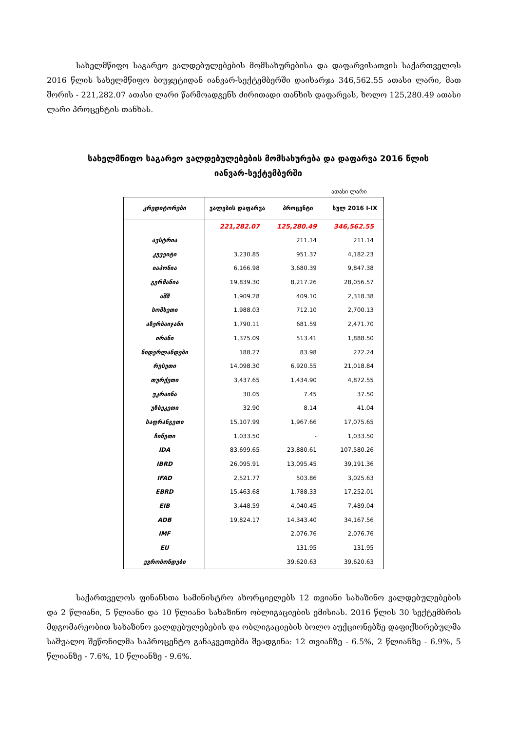სახელმწიფო საგარეო ვალდებულებების მომსახურებისა და დაფარვისათვის საქართველოს 2016 წლის სახელმწიფო ბიუჯეტიდან იანვარ-სექტემბერში დაიხარჯა 346,562.55 ათასი ლარი, მათ შორის - 221,282.07 ათასი ლარი წარმოადგენს ძირითადი თანხის დაფარვას, ხოლო 125,280.49 ათასი ლარი პროცენტის თანხას.
სახელმწიფო საგარეო ვალდებულებების მომსახურება და დაფარვა 2016 წლის იანვარ-სექტემბერში
ათასი ლარი
| კრედიტორები | ვალების დაფარვა | პროცენტი | სულ 2016 I-IX |
| --- | --- | --- | --- |
| | 221,282.07 | 125,280.49 | 346,562.55 |
| ავსტრია | | 211.14 | 211.14 |
| კუვეიტი | 3,230.85 | 951.37 | 4,182.23 |
| იაპონია | 6,166.98 | 3,680.39 | 9,847.38 |
| გერმანია | 19,839.30 | 8,217.26 | 28,056.57 |
| აშშ | 1,909.28 | 409.10 | 2,318.38 |
| სომხეთი | 1,988.03 | 712.10 | 2,700.13 |
| აზერბაიჯანი | 1,790.11 | 681.59 | 2,471.70 |
| ირანი | 1,375.09 | 513.41 | 1,888.50 |
| ნიდერლანდები | 188.27 | 83.98 | 272.24 |
| რუსეთი | 14,098.30 | 6,920.55 | 21,018.84 |
| თურქეთი | 3,437.65 | 1,434.90 | 4,872.55 |
| უკრაინა | 30.05 | 7.45 | 37.50 |
| უზბეკეთი | 32.90 | 8.14 | 41.04 |
| საფრანგეთი | 15,107.99 | 1,967.66 | 17,075.65 |
| ჩინეთი | 1,033.50 | - | 1,033.50 |
| IDA | 83,699.65 | 23,880.61 | 107,580.26 |
| IBRD | 26,095.91 | 13,095.45 | 39,191.36 |
| IFAD | 2,521.77 | 503.86 | 3,025.63 |
| EBRD | 15,463.68 | 1,788.33 | 17,252.01 |
| EIB | 3,448.59 | 4,040.45 | 7,489.04 |
| ADB | 19,824.17 | 14,343.40 | 34,167.56 |
| IMF | | 2,076.76 | 2,076.76 |
| EU | | 131.95 | 131.95 |
| ევრობონდები | | 39,620.63 | 39,620.63 |
საქართველოს ფინანსთა სამინისტრო ახორციელებს 12 თვიანი სახაზინო ვალდებულებების და 2 წლიანი, 5 წლიანი და 10 წლიანი სახაზინო ობლიგაციების ემისიას. 2016 წლის 30 სექტემბრის მდგომარეობით სახაზინო ვალდებულებების და ობლიგაციების ბოლო აუქციონებზე დაფიქსირებულმა საშუალო შეწონილმა საპროცენტო განაკვეთებმა შეადგინა: 12 თვიანზე - 6.5%, 2 წლიანზე - 6.9%, 5 წლიანზე - 7.6%, 10 წლიანზე - 9.6%.